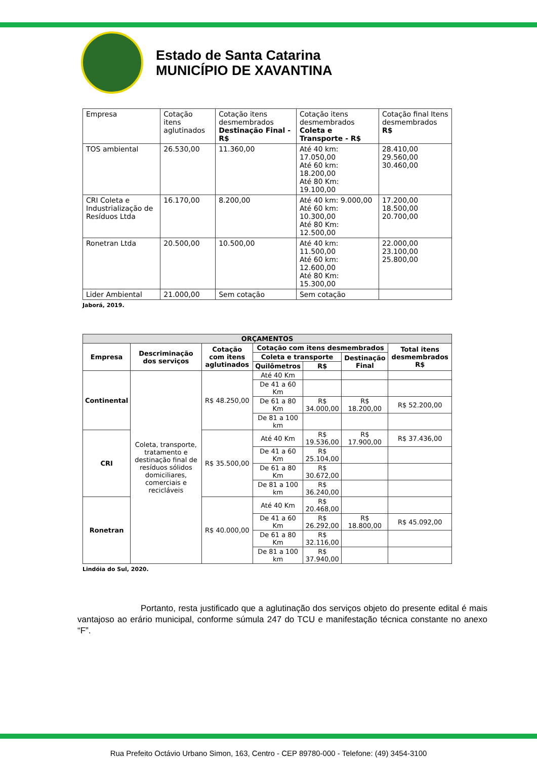Estado de Santa Catarina
MUNICÍPIO DE XAVANTINA
| Empresa | Cotação itens aglutinados | Cotação itens desmembrados Destinação Final - R$ | Cotação itens desmembrados Coleta e Transporte - R$ | Cotação final Itens desmembrados R$ |
| --- | --- | --- | --- | --- |
| TOS ambiental | 26.530,00 | 11.360,00 | Até 40 km: 17.050,00 Até 60 km: 18.200,00 Até 80 Km: 19.100,00 | 28.410,00 29.560,00 30.460,00 |
| CRI Coleta e Industrialização de Resíduos Ltda | 16.170,00 | 8.200,00 | Até 40 km: 9.000,00 Até 60 km: 10.300,00 Até 80 Km: 12.500,00 | 17.200,00 18.500,00 20.700,00 |
| Ronetran Ltda | 20.500,00 | 10.500,00 | Até 40 km: 11.500,00 Até 60 km: 12.600,00 Até 80 Km: 15.300,00 | 22.000,00 23.100,00 25.800,00 |
| Lider Ambiental | 21.000,00 | Sem cotação | Sem cotação | |
Jaborá, 2019.
| ORÇAMENTOS | | | | | | |
| --- | --- | --- | --- | --- | --- | --- |
| Empresa | Descriminação dos serviços | Cotação com itens aglutinados | Cotação com itens desmembrados | | | Total itens desmembrados R$ |
| | | | Coleta e transporte | | Destinação Final | |
| | | | Quilômetros | R$ | | |
| Continental | Coleta, transporte, tratamento e destinação final de resíduos sólidos domiciliares, comerciais e recicláveis | R$ 48.250,00 | Até 40 Km | | | |
| | | | De 41 a 60 Km | | | |
| | | | De 61 a 80 Km | R$ 34.000,00 | R$ 18.200,00 | R$ 52.200,00 |
| | | | De 81 a 100 km | | | |
| CRI | | R$ 35.500,00 | Até 40 Km | R$ 19.536,00 | R$ 17.900,00 | R$ 37.436,00 |
| | | | De 41 a 60 Km | R$ 25.104,00 | | |
| | | | De 61 a 80 Km | R$ 30.672,00 | | |
| | | | De 81 a 100 km | R$ 36.240,00 | | |
| Ronetran | | R$ 40.000,00 | Até 40 Km | R$ 20.468,00 | | |
| | | | De 41 a 60 Km | R$ 26.292,00 | R$ 18.800,00 | R$ 45.092,00 |
| | | | De 61 a 80 Km | R$ 32.116,00 | | |
| | | | De 81 a 100 km | R$ 37.940,00 | | |
Lindóia do Sul, 2020.
Portanto, resta justificado que a aglutinação dos serviços objeto do presente edital é mais vantajoso ao erário municipal, conforme súmula 247 do TCU e manifestação técnica constante no anexo “F”.
Rua Prefeito Octávio Urbano Simon, 163, Centro - CEP 89780-000 - Telefone: (49) 3454-3100